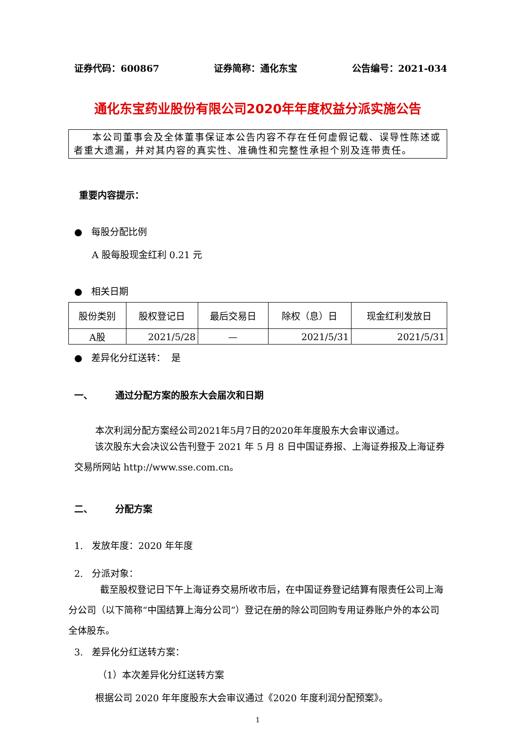证券代码：600867 证券简称：通化东宝 公告编号：2021-034
通化东宝药业股份有限公司2020年年度权益分派实施公告
本公司董事会及全体董事保证本公告内容不存在任何虚假记载、误导性陈述或者重大遗漏，并对其内容的真实性、准确性和完整性承担个别及连带责任。
重要内容提示：
● 每股分配比例
A 股每股现金红利 0.21 元
● 相关日期
| 股份类别 | 股权登记日 | 最后交易日 | 除权（息）日 | 现金红利发放日 |
| A股 | 2021/5/28 | — | 2021/5/31 | 2021/5/31 |
● 差异化分红送转： 是
一、 通过分配方案的股东大会届次和日期
本次利润分配方案经公司2021年5月7日的2020年年度股东大会审议通过。
该次股东大会决议公告刊登于 2021 年 5 月 8 日中国证券报、上海证券报及上海证券交易所网站 http://www.sse.com.cn。
二、 分配方案
1. 发放年度：2020 年年度
2. 分派对象：
截至股权登记日下午上海证券交易所收市后，在中国证券登记结算有限责任公司上海分公司（以下简称“中国结算上海分公司”）登记在册的除公司回购专用证券账户外的本公司全体股东。
3. 差异化分红送转方案：
（1）本次差异化分红送转方案
根据公司 2020 年年度股东大会审议通过《2020 年度利润分配预案》。
1